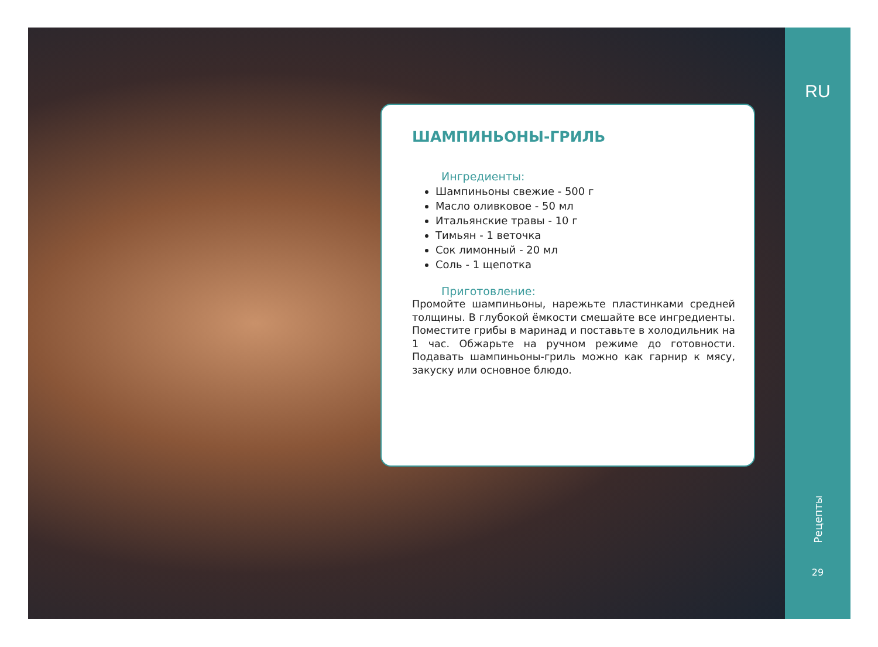ШАМПИНЬОНЫ-ГРИЛЬ
Ингредиенты:
Шампиньоны свежие - 500 г
Масло оливковое - 50 мл
Итальянские травы - 10 г
Тимьян - 1 веточка
Сок лимонный - 20 мл
Соль - 1 щепотка
Приготовление:
Промойте шампиньоны, нарежьте пластинками средней толщины. В глубокой ёмкости смешайте все ингредиенты. Поместите грибы в маринад и поставьте в холодильник на 1 час. Обжарьте на ручном режиме до готовности. Подавать шампиньоны-гриль можно как гарнир к мясу, закуску или основное блюдо.
RU
Рецепты
29